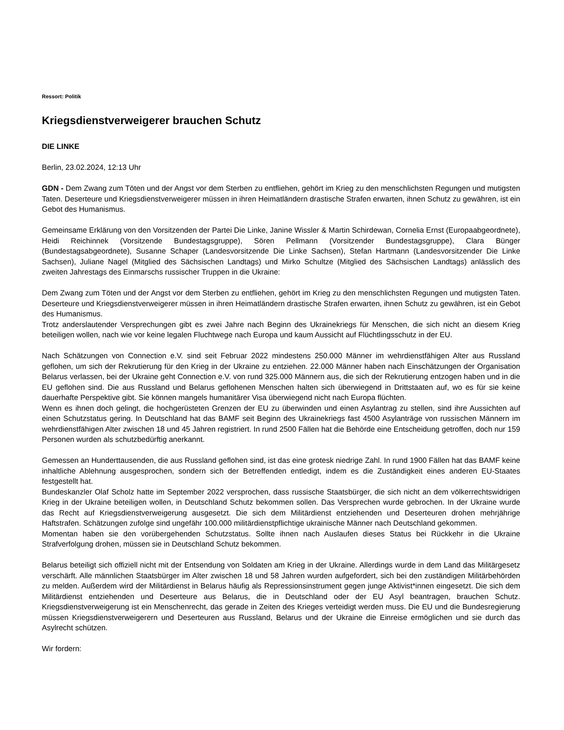Ressort: Politik
Kriegsdienstverweigerer brauchen Schutz
DIE LINKE
Berlin, 23.02.2024, 12:13 Uhr
GDN - Dem Zwang zum Töten und der Angst vor dem Sterben zu entfliehen, gehört im Krieg zu den menschlichsten Regungen und mutigsten Taten. Deserteure und Kriegsdienstverweigerer müssen in ihren Heimatländern drastische Strafen erwarten, ihnen Schutz zu gewähren, ist ein Gebot des Humanismus.
Gemeinsame Erklärung von den Vorsitzenden der Partei Die Linke, Janine Wissler & Martin Schirdewan, Cornelia Ernst (Europaabgeordnete), Heidi Reichinnek (Vorsitzende Bundestagsgruppe), Sören Pellmann (Vorsitzender Bundestagsgruppe), Clara Bünger (Bundestagsabgeordnete), Susanne Schaper (Landesvorsitzende Die Linke Sachsen), Stefan Hartmann (Landesvorsitzender Die Linke Sachsen), Juliane Nagel (Mitglied des Sächsischen Landtags) und Mirko Schultze (Mitglied des Sächsischen Landtags) anlässlich des zweiten Jahrestags des Einmarschs russischer Truppen in die Ukraine:
Dem Zwang zum Töten und der Angst vor dem Sterben zu entfliehen, gehört im Krieg zu den menschlichsten Regungen und mutigsten Taten. Deserteure und Kriegsdienstverweigerer müssen in ihren Heimatländern drastische Strafen erwarten, ihnen Schutz zu gewähren, ist ein Gebot des Humanismus.
Trotz anderslautender Versprechungen gibt es zwei Jahre nach Beginn des Ukrainekriegs für Menschen, die sich nicht an diesem Krieg beteiligen wollen, nach wie vor keine legalen Fluchtwege nach Europa und kaum Aussicht auf Flüchtlingsschutz in der EU.
Nach Schätzungen von Connection e.V. sind seit Februar 2022 mindestens 250.000 Männer im wehrdienstfähigen Alter aus Russland geflohen, um sich der Rekrutierung für den Krieg in der Ukraine zu entziehen. 22.000 Männer haben nach Einschätzungen der Organisation Belarus verlassen, bei der Ukraine geht Connection e.V. von rund 325.000 Männern aus, die sich der Rekrutierung entzogen haben und in die EU geflohen sind. Die aus Russland und Belarus geflohenen Menschen halten sich überwiegend in Drittstaaten auf, wo es für sie keine dauerhafte Perspektive gibt. Sie können mangels humanitärer Visa überwiegend nicht nach Europa flüchten.
Wenn es ihnen doch gelingt, die hochgerüsteten Grenzen der EU zu überwinden und einen Asylantrag zu stellen, sind ihre Aussichten auf einen Schutzstatus gering. In Deutschland hat das BAMF seit Beginn des Ukrainekriegs fast 4500 Asylanträge von russischen Männern im wehrdienstfähigen Alter zwischen 18 und 45 Jahren registriert. In rund 2500 Fällen hat die Behörde eine Entscheidung getroffen, doch nur 159 Personen wurden als schutzbedürftig anerkannt.
Gemessen an Hunderttausenden, die aus Russland geflohen sind, ist das eine grotesk niedrige Zahl. In rund 1900 Fällen hat das BAMF keine inhaltliche Ablehnung ausgesprochen, sondern sich der Betreffenden entledigt, indem es die Zuständigkeit eines anderen EU-Staates festgestellt hat.
Bundeskanzler Olaf Scholz hatte im September 2022 versprochen, dass russische Staatsbürger, die sich nicht an dem völkerrechtswidrigen Krieg in der Ukraine beteiligen wollen, in Deutschland Schutz bekommen sollen. Das Versprechen wurde gebrochen. In der Ukraine wurde das Recht auf Kriegsdienstverweigerung ausgesetzt. Die sich dem Militärdienst entziehenden und Deserteuren drohen mehrjährige Haftstrafen. Schätzungen zufolge sind ungefähr 100.000 militärdienstpflichtige ukrainische Männer nach Deutschland gekommen.
Momentan haben sie den vorübergehenden Schutzstatus. Sollte ihnen nach Auslaufen dieses Status bei Rückkehr in die Ukraine Strafverfolgung drohen, müssen sie in Deutschland Schutz bekommen.
Belarus beteiligt sich offiziell nicht mit der Entsendung von Soldaten am Krieg in der Ukraine. Allerdings wurde in dem Land das Militärgesetz verschärft. Alle männlichen Staatsbürger im Alter zwischen 18 und 58 Jahren wurden aufgefordert, sich bei den zuständigen Militärbehörden zu melden. Außerdem wird der Militärdienst in Belarus häufig als Repressionsinstrument gegen junge Aktivist*innen eingesetzt. Die sich dem Militärdienst entziehenden und Deserteure aus Belarus, die in Deutschland oder der EU Asyl beantragen, brauchen Schutz. Kriegsdienstverweigerung ist ein Menschenrecht, das gerade in Zeiten des Krieges verteidigt werden muss. Die EU und die Bundesregierung müssen Kriegsdienstverweigerern und Deserteuren aus Russland, Belarus und der Ukraine die Einreise ermöglichen und sie durch das Asylrecht schützen.
Wir fordern: